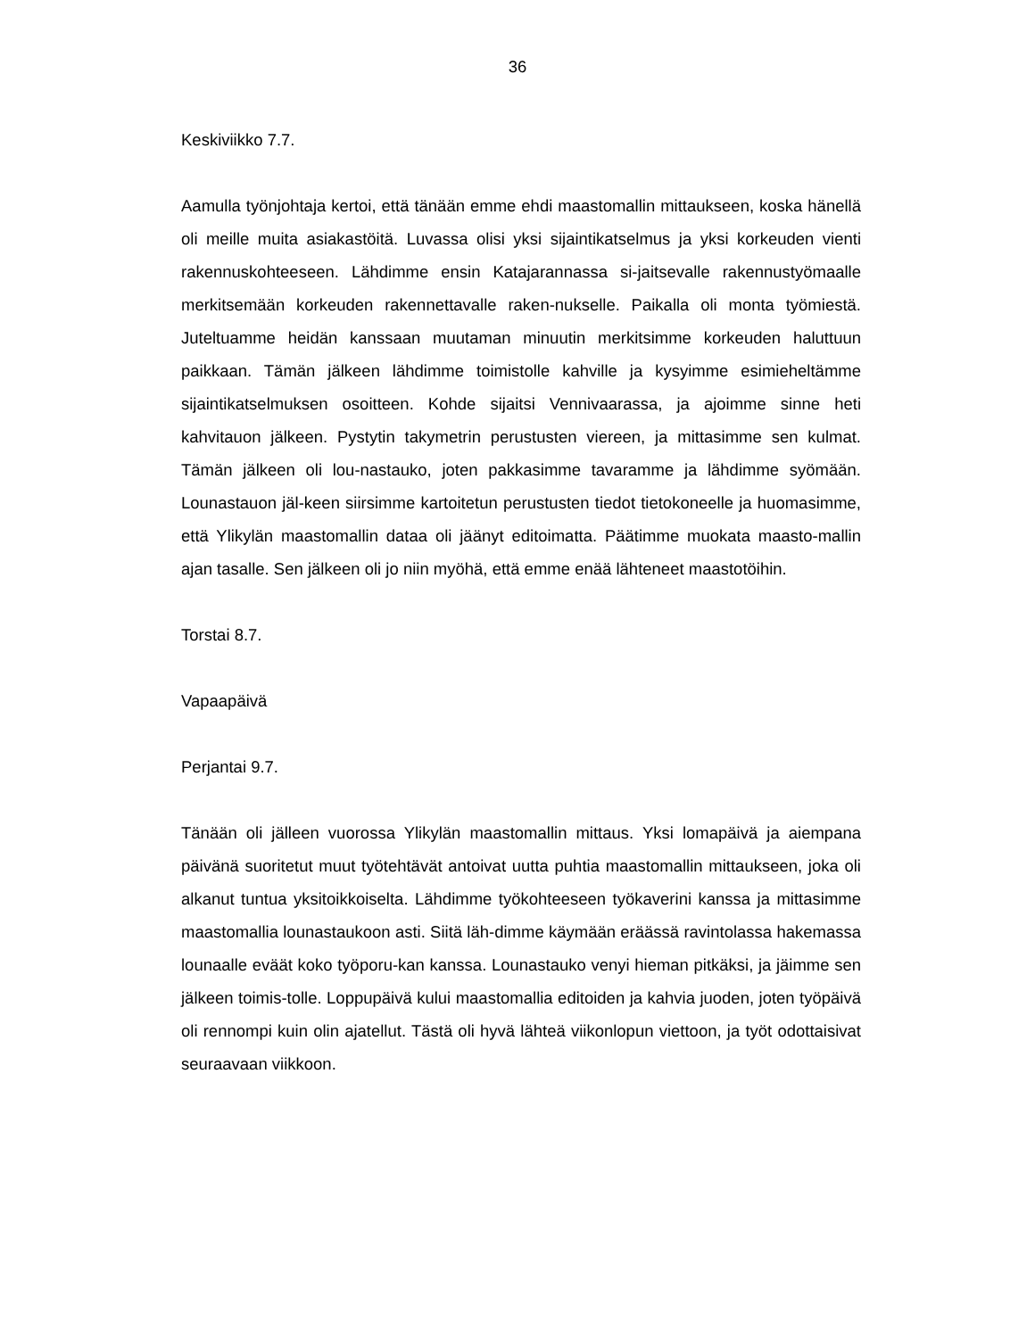36
Keskiviikko 7.7.
Aamulla työnjohtaja kertoi, että tänään emme ehdi maastomallin mittaukseen, koska hänellä oli meille muita asiakastöitä. Luvassa olisi yksi sijaintikatselmus ja yksi korkeuden vienti rakennuskohteeseen. Lähdimme ensin Katajarannassa si-jaitsevalle rakennustyömaalle merkitsemään korkeuden rakennettavalle raken-nukselle. Paikalla oli monta työmiestä. Juteltuamme heidän kanssaan muutaman minuutin merkitsimme korkeuden haluttuun paikkaan. Tämän jälkeen lähdimme toimistolle kahville ja kysyimme esimieheltämme sijaintikatselmuksen osoitteen. Kohde sijaitsi Vennivaarassa, ja ajoimme sinne heti kahvitauon jälkeen. Pystytin takymetrin perustusten viereen, ja mittasimme sen kulmat. Tämän jälkeen oli lou-nastauko, joten pakkasimme tavaramme ja lähdimme syömään. Lounastauon jäl-keen siirsimme kartoitetun perustusten tiedot tietokoneelle ja huomasimme, että Ylikylän maastomallin dataa oli jäänyt editoimatta. Päätimme muokata maasto-mallin ajan tasalle. Sen jälkeen oli jo niin myöhä, että emme enää lähteneet maastotöihin.
Torstai 8.7.
Vapaapäivä
Perjantai 9.7.
Tänään oli jälleen vuorossa Ylikylän maastomallin mittaus. Yksi lomapäivä ja aiempana päivänä suoritetut muut työtehtävät antoivat uutta puhtia maastomallin mittaukseen, joka oli alkanut tuntua yksitoikkoiselta. Lähdimme työkohteeseen työkaverini kanssa ja mittasimme maastomallia lounastaukoon asti. Siitä läh-dimme käymään eräässä ravintolassa hakemassa lounaalle eväät koko työporu-kan kanssa. Lounastauko venyi hieman pitkäksi, ja jäimme sen jälkeen toimis-tolle. Loppupäivä kului maastomallia editoiden ja kahvia juoden, joten työpäivä oli rennompi kuin olin ajatellut. Tästä oli hyvä lähteä viikonlopun viettoon, ja työt odottaisivat seuraavaan viikkoon.